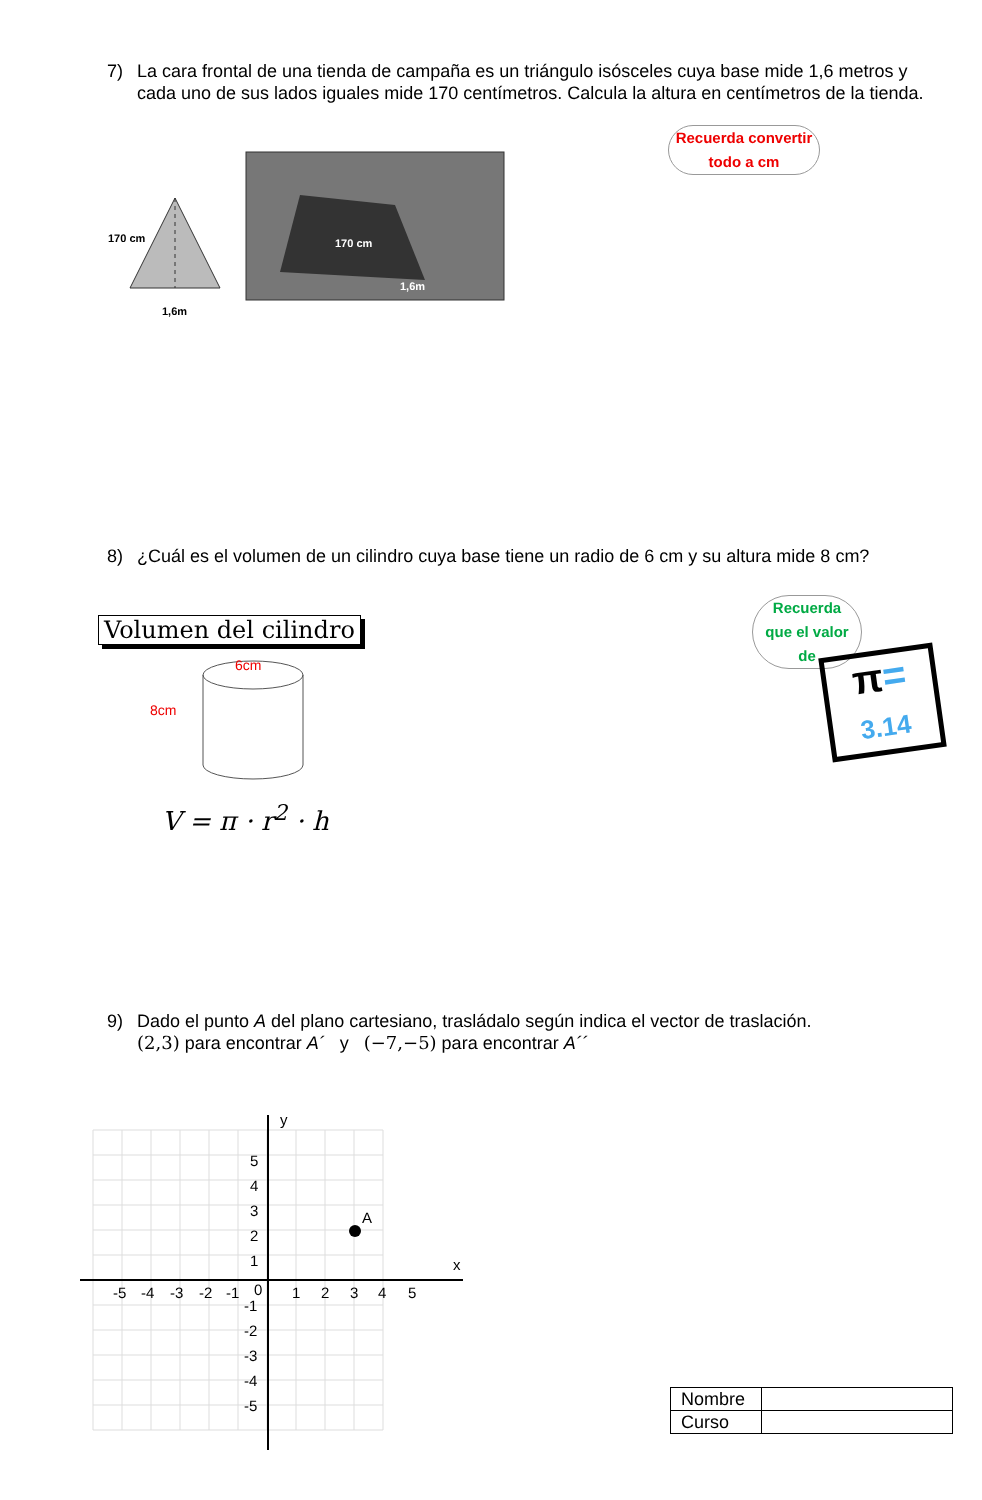7) La cara frontal de una tienda de campaña es un triángulo isósceles cuya base mide 1,6 metros y cada uno de sus lados iguales mide 170 centímetros. Calcula la altura en centímetros de la tienda.
170 cm
1,6m
170 cm
1,6m
Recuerda convertir
todo a cm
8) ¿Cuál es el volumen de un cilindro cuya base tiene un radio de 6 cm y su altura mide 8 cm?
Volumen del cilindro
6cm
8cm
V = π · r<sup>2</sup> · h
Recuerda
que el valor
de
π=
3.14
9) Dado el punto A del plano cartesiano, trasládalo según indica el vector de traslación.
(2,3) para encontrar A´ y (−7,−5) para encontrar A´´
y
x
-5
-4
-3
-2
-1
0
1
2
3
4
5
5
4
3
2
1
-1
-2
-3
-4
-5
A
| Nombre | |
| Curso | |